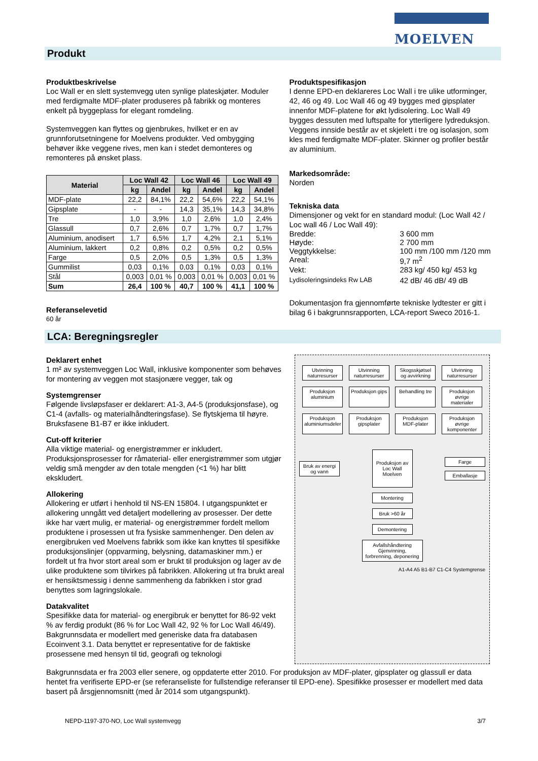MOELVEN
Produkt
Produktbeskrivelse
Loc Wall er en slett systemvegg uten synlige plateskjøter. Moduler med ferdigmalte MDF-plater produseres på fabrikk og monteres enkelt på byggeplass for elegant romdeling.
Systemveggen kan flyttes og gjenbrukes, hvilket er en av grunnforutsetningene for Moelvens produkter. Ved ombygging behøver ikke veggene rives, men kan i stedet demonteres og remonteres på ønsket plass.
| Material | Loc Wall 42 | | Loc Wall 46 | | Loc Wall 49 | |
| --- | --- | --- | --- | --- | --- | --- |
| | kg | Andel | kg | Andel | kg | Andel |
| MDF-plate | 22,2 | 84,1% | 22,2 | 54,6% | 22,2 | 54,1% |
| Gipsplate | - | - | 14,3 | 35,1% | 14,3 | 34,8% |
| Tre | 1,0 | 3,9% | 1,0 | 2,6% | 1,0 | 2,4% |
| Glassull | 0,7 | 2,6% | 0,7 | 1,7% | 0,7 | 1,7% |
| Aluminium, anodisert | 1,7 | 6,5% | 1,7 | 4,2% | 2,1 | 5,1% |
| Aluminium, lakkert | 0,2 | 0,8% | 0,2 | 0,5% | 0,2 | 0,5% |
| Farge | 0,5 | 2,0% | 0,5 | 1,3% | 0,5 | 1,3% |
| Gummilist | 0,03 | 0,1% | 0,03 | 0,1% | 0,03 | 0,1% |
| Stål | 0,003 | 0,01 % | 0,003 | 0,01 % | 0,003 | 0,01 % |
| Sum | 26,4 | 100 % | 40,7 | 100 % | 41,1 | 100 % |
Referanselevetid
60 år
Produktspesifikasjon
I denne EPD-en deklareres Loc Wall i tre ulike utforminger, 42, 46 og 49. Loc Wall 46 og 49 bygges med gipsplater innenfor MDF-platene for økt lydisolering. Loc Wall 49 bygges dessuten med luftspalte for ytterligere lydreduksjon. Veggens innside består av et skjelett i tre og isolasjon, som kles med ferdigmalte MDF-plater. Skinner og profiler består av aluminium.
Markedsområde:
Norden
Tekniska data
Dimensjoner og vekt for en standard modul: (Loc Wall 42 / Loc wall 46 / Loc Wall 49):
Bredde: 3 600 mm
Høyde: 2 700 mm
Veggtykkelse: 100 mm /100 mm /120 mm
Areal: 9,7 m<sup>2</sup>
Vekt: 283 kg/ 450 kg/ 453 kg
Lydisoleringsindeks Rw LAB 42 dB/ 46 dB/ 49 dB
Dokumentasjon fra gjennomførte tekniske lydtester er gitt i bilag 6 i bakgrunnsrapporten, LCA-report Sweco 2016-1.
LCA: Beregningsregler
Deklarert enhet
1 m² av systemveggen Loc Wall, inklusive komponenter som behøves for montering av veggen mot stasjonære vegger, tak og
Systemgrenser
Følgende livsløpsfaser er deklarert: A1-3, A4-5 (produksjonsfase), og C1-4 (avfalls- og materialhåndteringsfase). Se flytskjema til høyre. Bruksfasene B1-B7 er ikke inkludert.
Cut-off kriterier
Alla viktige material- og energistrømmer er inkludert. Produksjonsprosesser for råmaterial- eller energistrømmer som utgjør veldig små mengder av den totale mengden (<1 %) har blitt ekskludert.
Allokering
Allokering er utført i henhold til NS-EN 15804. I utgangspunktet er allokering unngått ved detaljert modellering av prosesser. Der dette ikke har vært mulig, er material- og energistrømmer fordelt mellom produktene i prosessen ut fra fysiske sammenhenger. Den delen av energibruken ved Moelvens fabrikk som ikke kan knyttes til spesifikke produksjonslinjer (oppvarming, belysning, datamaskiner mm.) er fordelt ut fra hvor stort areal som er brukt til produksjon og lager av de ulike produktene som tilvirkes på fabrikken. Allokering ut fra brukt areal er hensiktsmessig i denne sammenheng da fabrikken i stor grad benyttes som lagringslokale.
Datakvalitet
Spesifikke data for material- og energibruk er benyttet for 86-92 vekt % av ferdig produkt (86 % for Loc Wall 42, 92 % for Loc Wall 46/49). Bakgrunnsdata er modellert med generiske data fra databasen Ecoinvent 3.1. Data benyttet er representative for de faktiske prosessene med hensyn til tid, geografi og teknologi
Utvinning naturresurser
Utvinning naturresurser
Skogsskjøtsel og avvirkning
Utvinning naturresurser
Produksjon aluminium
Produksjon gips
Behandling tre
Produksjon øvrige materialer
Produksjon aluminiumsdeler
Produksjon gipsplater
Produksjon MDF-plater
Produksjon øvrige komponenter
Bruk av energi og vann
Produksjon av Loc Wall Moelven
Farge
Emballasje
Montering
Bruk >60 år
Demontering
Avfallshåndtering Gjenvinning, forbrenning, deponering
A1-A4 A5 B1-B7 C1-C4 Systemgrense
Bakgrunnsdata er fra 2003 eller senere, og oppdaterte etter 2010. For produksjon av MDF-plater, gipsplater og glassull er data hentet fra verifiserte EPD-er (se referanseliste for fullstendige referanser til EPD-ene). Spesifikke prosesser er modellert med data basert på årsgjennomsnitt (med år 2014 som utgangspunkt).
NEPD-1197-370-NO, Loc Wall systemvegg 3/7